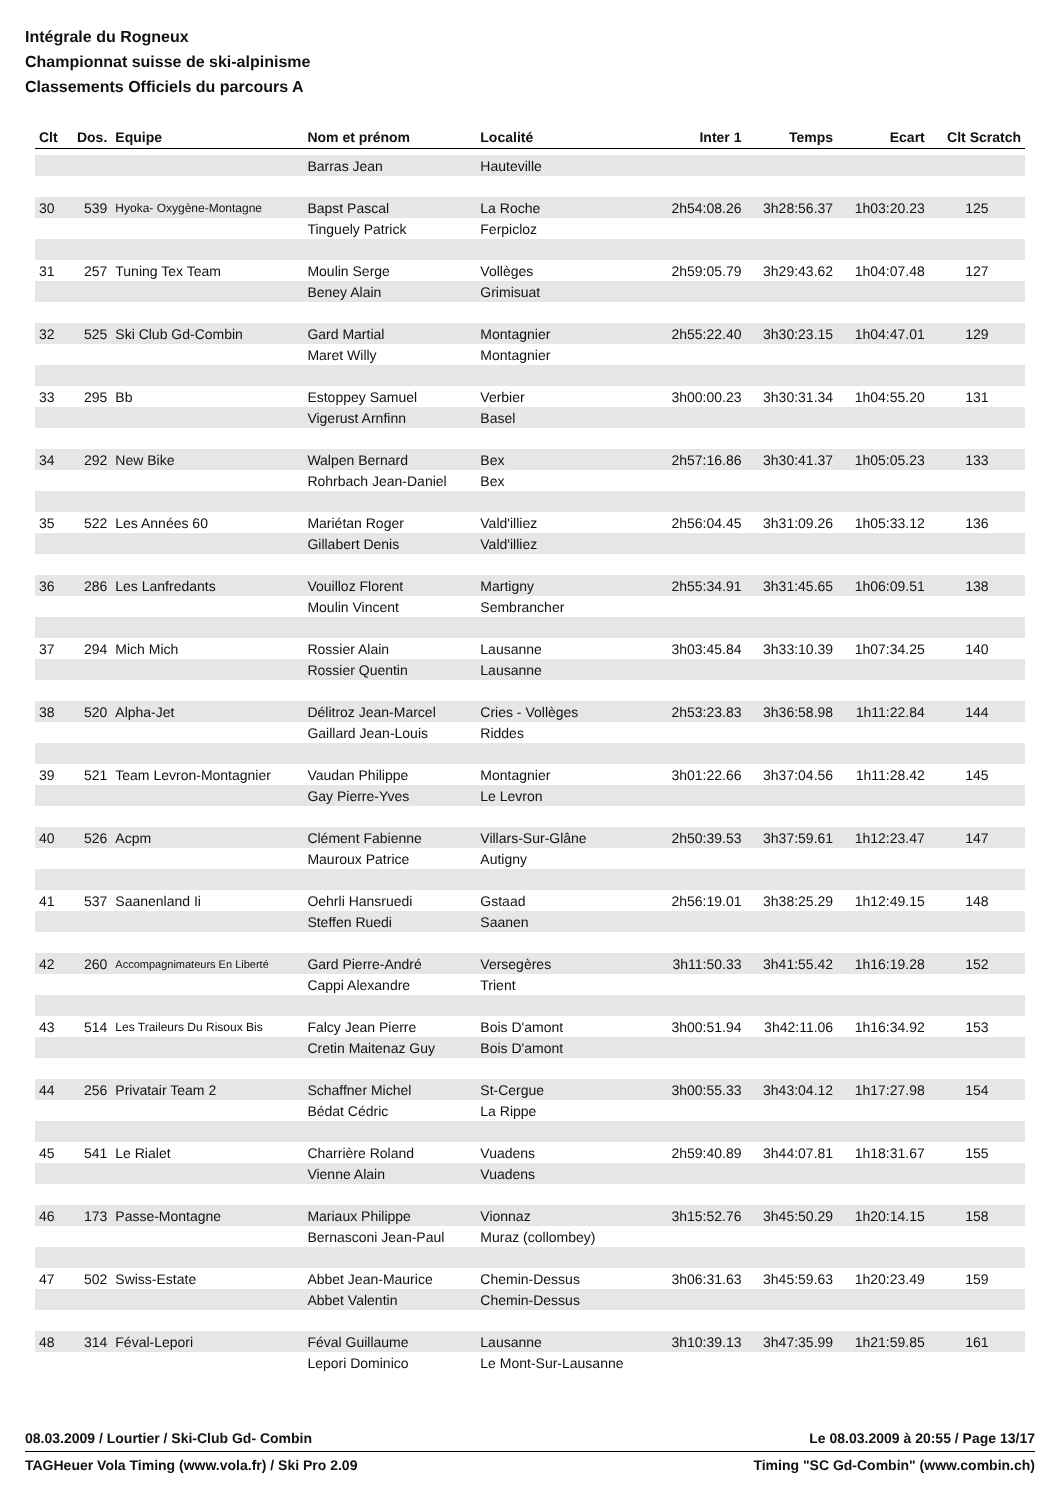Intégrale du Rogneux
Championnat suisse de ski-alpinisme
Classements Officiels du parcours A
| Clt | Dos. | Equipe | Nom et prénom | Localité | Inter 1 | Temps | Ecart | Clt Scratch |
| --- | --- | --- | --- | --- | --- | --- | --- | --- |
| | | | Barras Jean | Hauteville | | | | |
| 30 | 539 | Hyoka- Oxygène-Montagne | Bapst Pascal | La Roche | 2h54:08.26 | 3h28:56.37 | 1h03:20.23 | 125 |
| | | | Tinguely Patrick | Ferpicloz | | | | |
| 31 | 257 | Tuning Tex Team | Moulin Serge | Vollèges | 2h59:05.79 | 3h29:43.62 | 1h04:07.48 | 127 |
| | | | Beney Alain | Grimisuat | | | | |
| 32 | 525 | Ski Club Gd-Combin | Gard Martial | Montagnier | 2h55:22.40 | 3h30:23.15 | 1h04:47.01 | 129 |
| | | | Maret Willy | Montagnier | | | | |
| 33 | 295 | Bb | Estoppey Samuel | Verbier | 3h00:00.23 | 3h30:31.34 | 1h04:55.20 | 131 |
| | | | Vigerust Arnfinn | Basel | | | | |
| 34 | 292 | New Bike | Walpen Bernard | Bex | 2h57:16.86 | 3h30:41.37 | 1h05:05.23 | 133 |
| | | | Rohrbach Jean-Daniel | Bex | | | | |
| 35 | 522 | Les Années 60 | Mariétan Roger | Vald'illiez | 2h56:04.45 | 3h31:09.26 | 1h05:33.12 | 136 |
| | | | Gillabert Denis | Vald'illiez | | | | |
| 36 | 286 | Les Lanfredants | Vouilloz Florent | Martigny | 2h55:34.91 | 3h31:45.65 | 1h06:09.51 | 138 |
| | | | Moulin Vincent | Sembrancher | | | | |
| 37 | 294 | Mich Mich | Rossier Alain | Lausanne | 3h03:45.84 | 3h33:10.39 | 1h07:34.25 | 140 |
| | | | Rossier Quentin | Lausanne | | | | |
| 38 | 520 | Alpha-Jet | Délitroz Jean-Marcel | Cries - Vollèges | 2h53:23.83 | 3h36:58.98 | 1h11:22.84 | 144 |
| | | | Gaillard Jean-Louis | Riddes | | | | |
| 39 | 521 | Team Levron-Montagnier | Vaudan Philippe | Montagnier | 3h01:22.66 | 3h37:04.56 | 1h11:28.42 | 145 |
| | | | Gay Pierre-Yves | Le Levron | | | | |
| 40 | 526 | Acpm | Clément Fabienne | Villars-Sur-Glâne | 2h50:39.53 | 3h37:59.61 | 1h12:23.47 | 147 |
| | | | Mauroux Patrice | Autigny | | | | |
| 41 | 537 | Saanenland Ii | Oehrli Hansruedi | Gstaad | 2h56:19.01 | 3h38:25.29 | 1h12:49.15 | 148 |
| | | | Steffen Ruedi | Saanen | | | | |
| 42 | 260 | Accompagnimateurs En Liberté | Gard Pierre-André | Versegères | 3h11:50.33 | 3h41:55.42 | 1h16:19.28 | 152 |
| | | | Cappi Alexandre | Trient | | | | |
| 43 | 514 | Les Traileurs Du Risoux Bis | Falcy Jean Pierre | Bois D'amont | 3h00:51.94 | 3h42:11.06 | 1h16:34.92 | 153 |
| | | | Cretin Maitenaz Guy | Bois D'amont | | | | |
| 44 | 256 | Privatair Team 2 | Schaffner Michel | St-Cergue | 3h00:55.33 | 3h43:04.12 | 1h17:27.98 | 154 |
| | | | Bédat Cédric | La Rippe | | | | |
| 45 | 541 | Le Rialet | Charrière Roland | Vuadens | 2h59:40.89 | 3h44:07.81 | 1h18:31.67 | 155 |
| | | | Vienne Alain | Vuadens | | | | |
| 46 | 173 | Passe-Montagne | Mariaux Philippe | Vionnaz | 3h15:52.76 | 3h45:50.29 | 1h20:14.15 | 158 |
| | | | Bernasconi Jean-Paul | Muraz (collombey) | | | | |
| 47 | 502 | Swiss-Estate | Abbet Jean-Maurice | Chemin-Dessus | 3h06:31.63 | 3h45:59.63 | 1h20:23.49 | 159 |
| | | | Abbet Valentin | Chemin-Dessus | | | | |
| 48 | 314 | Féval-Lepori | Féval Guillaume | Lausanne | 3h10:39.13 | 3h47:35.99 | 1h21:59.85 | 161 |
| | | | Lepori Dominico | Le Mont-Sur-Lausanne | | | | |
08.03.2009 / Lourtier / Ski-Club Gd- Combin Le 08.03.2009 à 20:55 / Page 13/17
TAGHeuer Vola Timing (www.vola.fr) / Ski Pro 2.09 Timing "SC Gd-Combin" (www.combin.ch)